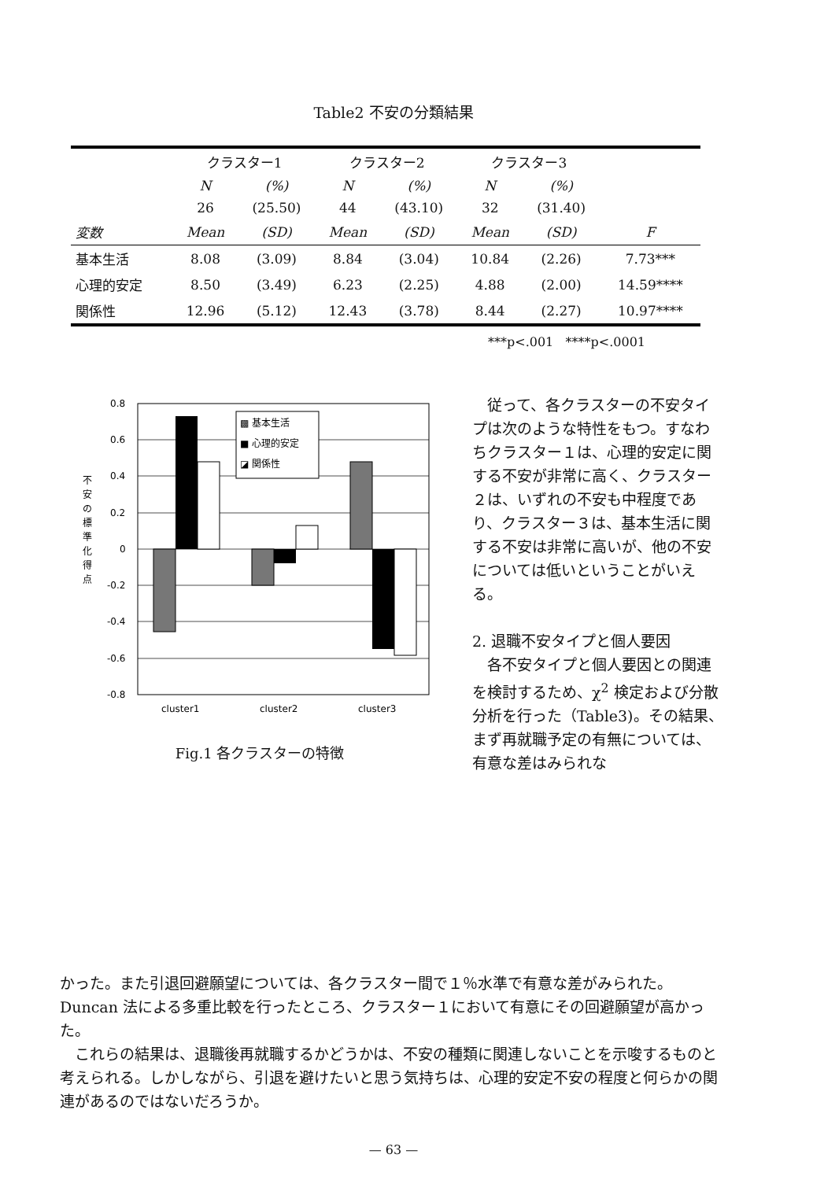Table2 不安の分類結果
| | クラスター1 | | クラスター2 | | クラスター3 | | |
| | N | (%) | N | (%) | N | (%) | |
| | 26 | (25.50) | 44 | (43.10) | 32 | (31.40) | |
| 変数 | Mean | (SD) | Mean | (SD) | Mean | (SD) | F |
| 基本生活 | 8.08 | (3.09) | 8.84 | (3.04) | 10.84 | (2.26) | 7.73*** |
| 心理的安定 | 8.50 | (3.49) | 6.23 | (2.25) | 4.88 | (2.00) | 14.59**** |
| 関係性 | 12.96 | (5.12) | 12.43 | (3.78) | 8.44 | (2.27) | 10.97**** |
***p<.001 ****p<.0001
0.8
0.6
0.4
0.2
0
-0.2
-0.4
-0.6
-0.8
不
安
の
標
準
化
得
点
▩ 基本生活
■ 心理的安定
◪ 関係性
cluster1
cluster2
cluster3
Fig.1 各クラスターの特徴
従って、各クラスターの不安タイプは次のような特性をもつ。すなわちクラスター１は、心理的安定に関する不安が非常に高く、クラスター２は、いずれの不安も中程度であり、クラスター３は、基本生活に関する不安は非常に高いが、他の不安については低いということがいえる。
2. 退職不安タイプと個人要因
各不安タイプと個人要因との関連を検討するため、χ<sup>2</sup> 検定および分散分析を行った（Table3)。その結果、まず再就職予定の有無については、有意な差はみられな
かった。また引退回避願望については、各クラスター間で１％水準で有意な差がみられた。Duncan 法による多重比較を行ったところ、クラスター１において有意にその回避願望が高かった。
これらの結果は、退職後再就職するかどうかは、不安の種類に関連しないことを示唆するものと考えられる。しかしながら、引退を避けたいと思う気持ちは、心理的安定不安の程度と何らかの関連があるのではないだろうか。
— 63 —